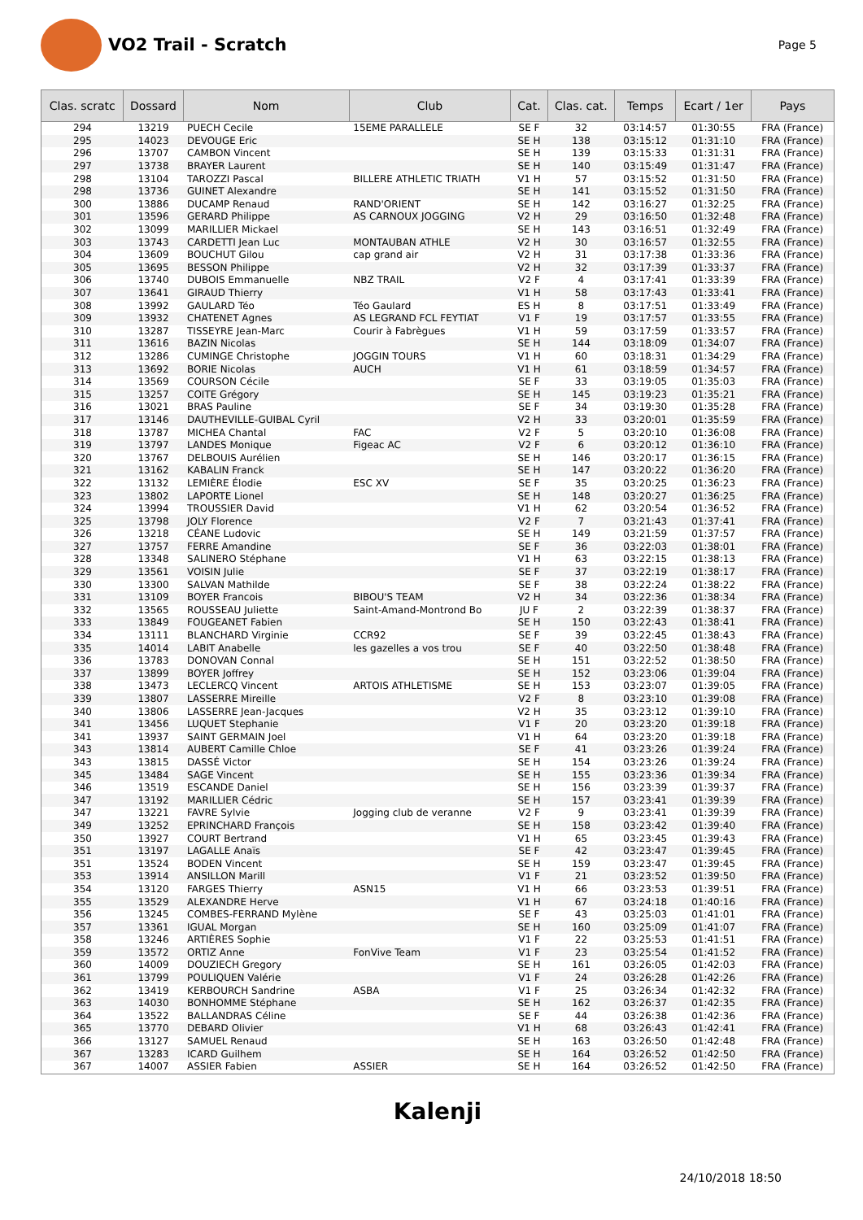VO2 Trail - Scratch
Page 5
| Clas. scratc | Dossard | Nom | Club | Cat. | Clas. cat. | Temps | Ecart / 1er | Pays |
| --- | --- | --- | --- | --- | --- | --- | --- | --- |
| 294 | 13219 | PUECH Cecile | 15EME PARALLELE | SE F | 32 | 03:14:57 | 01:30:55 | FRA (France) |
| 295 | 14023 | DEVOUGE Eric | | SE H | 138 | 03:15:12 | 01:31:10 | FRA (France) |
| 296 | 13707 | CAMBON Vincent | | SE H | 139 | 03:15:33 | 01:31:31 | FRA (France) |
| 297 | 13738 | BRAYER Laurent | | SE H | 140 | 03:15:49 | 01:31:47 | FRA (France) |
| 298 | 13104 | TAROZZI Pascal | BILLERE ATHLETIC TRIATH | V1 H | 57 | 03:15:52 | 01:31:50 | FRA (France) |
| 298 | 13736 | GUINET Alexandre | | SE H | 141 | 03:15:52 | 01:31:50 | FRA (France) |
| 300 | 13886 | DUCAMP Renaud | RAND'ORIENT | SE H | 142 | 03:16:27 | 01:32:25 | FRA (France) |
| 301 | 13596 | GERARD Philippe | AS CARNOUX JOGGING | V2 H | 29 | 03:16:50 | 01:32:48 | FRA (France) |
| 302 | 13099 | MARILLIER Mickael | | SE H | 143 | 03:16:51 | 01:32:49 | FRA (France) |
| 303 | 13743 | CARDETTI Jean Luc | MONTAUBAN ATHLE | V2 H | 30 | 03:16:57 | 01:32:55 | FRA (France) |
| 304 | 13609 | BOUCHUT Gilou | cap grand air | V2 H | 31 | 03:17:38 | 01:33:36 | FRA (France) |
| 305 | 13695 | BESSON Philippe | | V2 H | 32 | 03:17:39 | 01:33:37 | FRA (France) |
| 306 | 13740 | DUBOIS Emmanuelle | NBZ TRAIL | V2 F | 4 | 03:17:41 | 01:33:39 | FRA (France) |
| 307 | 13641 | GIRAUD Thierry | | V1 H | 58 | 03:17:43 | 01:33:41 | FRA (France) |
| 308 | 13992 | GAULARD Téo | Téo Gaulard | ES H | 8 | 03:17:51 | 01:33:49 | FRA (France) |
| 309 | 13932 | CHATENET Agnes | AS LEGRAND FCL FEYTIAT | V1 F | 19 | 03:17:57 | 01:33:55 | FRA (France) |
| 310 | 13287 | TISSEYRE Jean-Marc | Courir à Fabrègues | V1 H | 59 | 03:17:59 | 01:33:57 | FRA (France) |
| 311 | 13616 | BAZIN Nicolas | | SE H | 144 | 03:18:09 | 01:34:07 | FRA (France) |
| 312 | 13286 | CUMINGE Christophe | JOGGIN TOURS | V1 H | 60 | 03:18:31 | 01:34:29 | FRA (France) |
| 313 | 13692 | BORIE Nicolas | AUCH | V1 H | 61 | 03:18:59 | 01:34:57 | FRA (France) |
| 314 | 13569 | COURSON Cécile | | SE F | 33 | 03:19:05 | 01:35:03 | FRA (France) |
| 315 | 13257 | COITE Grégory | | SE H | 145 | 03:19:23 | 01:35:21 | FRA (France) |
| 316 | 13021 | BRAS Pauline | | SE F | 34 | 03:19:30 | 01:35:28 | FRA (France) |
| 317 | 13146 | DAUTHEVILLE-GUIBAL Cyril | | V2 H | 33 | 03:20:01 | 01:35:59 | FRA (France) |
| 318 | 13787 | MICHEA Chantal | FAC | V2 F | 5 | 03:20:10 | 01:36:08 | FRA (France) |
| 319 | 13797 | LANDES Monique | Figeac AC | V2 F | 6 | 03:20:12 | 01:36:10 | FRA (France) |
| 320 | 13767 | DELBOUIS Aurélien | | SE H | 146 | 03:20:17 | 01:36:15 | FRA (France) |
| 321 | 13162 | KABALIN Franck | | SE H | 147 | 03:20:22 | 01:36:20 | FRA (France) |
| 322 | 13132 | LEMIÈRE Élodie | ESC XV | SE F | 35 | 03:20:25 | 01:36:23 | FRA (France) |
| 323 | 13802 | LAPORTE Lionel | | SE H | 148 | 03:20:27 | 01:36:25 | FRA (France) |
| 324 | 13994 | TROUSSIER David | | V1 H | 62 | 03:20:54 | 01:36:52 | FRA (France) |
| 325 | 13798 | JOLY Florence | | V2 F | 7 | 03:21:43 | 01:37:41 | FRA (France) |
| 326 | 13218 | CÉANE Ludovic | | SE H | 149 | 03:21:59 | 01:37:57 | FRA (France) |
| 327 | 13757 | FERRE Amandine | | SE F | 36 | 03:22:03 | 01:38:01 | FRA (France) |
| 328 | 13348 | SALINERO Stéphane | | V1 H | 63 | 03:22:15 | 01:38:13 | FRA (France) |
| 329 | 13561 | VOISIN Julie | | SE F | 37 | 03:22:19 | 01:38:17 | FRA (France) |
| 330 | 13300 | SALVAN Mathilde | | SE F | 38 | 03:22:24 | 01:38:22 | FRA (France) |
| 331 | 13109 | BOYER Francois | BIBOU'S TEAM | V2 H | 34 | 03:22:36 | 01:38:34 | FRA (France) |
| 332 | 13565 | ROUSSEAU Juliette | Saint-Amand-Montrond Bo | JU F | 2 | 03:22:39 | 01:38:37 | FRA (France) |
| 333 | 13849 | FOUGEANET Fabien | | SE H | 150 | 03:22:43 | 01:38:41 | FRA (France) |
| 334 | 13111 | BLANCHARD Virginie | CCR92 | SE F | 39 | 03:22:45 | 01:38:43 | FRA (France) |
| 335 | 14014 | LABIT Anabelle | les gazelles a vos trou | SE F | 40 | 03:22:50 | 01:38:48 | FRA (France) |
| 336 | 13783 | DONOVAN Connal | | SE H | 151 | 03:22:52 | 01:38:50 | FRA (France) |
| 337 | 13899 | BOYER Joffrey | | SE H | 152 | 03:23:06 | 01:39:04 | FRA (France) |
| 338 | 13473 | LECLERCQ Vincent | ARTOIS ATHLETISME | SE H | 153 | 03:23:07 | 01:39:05 | FRA (France) |
| 339 | 13807 | LASSERRE Mireille | | V2 F | 8 | 03:23:10 | 01:39:08 | FRA (France) |
| 340 | 13806 | LASSERRE Jean-Jacques | | V2 H | 35 | 03:23:12 | 01:39:10 | FRA (France) |
| 341 | 13456 | LUQUET Stephanie | | V1 F | 20 | 03:23:20 | 01:39:18 | FRA (France) |
| 341 | 13937 | SAINT GERMAIN Joel | | V1 H | 64 | 03:23:20 | 01:39:18 | FRA (France) |
| 343 | 13814 | AUBERT Camille Chloe | | SE F | 41 | 03:23:26 | 01:39:24 | FRA (France) |
| 343 | 13815 | DASSÉ Victor | | SE H | 154 | 03:23:26 | 01:39:24 | FRA (France) |
| 345 | 13484 | SAGE Vincent | | SE H | 155 | 03:23:36 | 01:39:34 | FRA (France) |
| 346 | 13519 | ESCANDE Daniel | | SE H | 156 | 03:23:39 | 01:39:37 | FRA (France) |
| 347 | 13192 | MARILLIER Cédric | | SE H | 157 | 03:23:41 | 01:39:39 | FRA (France) |
| 347 | 13221 | FAVRE Sylvie | Jogging club de veranne | V2 F | 9 | 03:23:41 | 01:39:39 | FRA (France) |
| 349 | 13252 | EPRINCHARD François | | SE H | 158 | 03:23:42 | 01:39:40 | FRA (France) |
| 350 | 13927 | COURT Bertrand | | V1 H | 65 | 03:23:45 | 01:39:43 | FRA (France) |
| 351 | 13197 | LAGALLE Anaïs | | SE F | 42 | 03:23:47 | 01:39:45 | FRA (France) |
| 351 | 13524 | BODEN Vincent | | SE H | 159 | 03:23:47 | 01:39:45 | FRA (France) |
| 353 | 13914 | ANSILLON Marill | | V1 F | 21 | 03:23:52 | 01:39:50 | FRA (France) |
| 354 | 13120 | FARGES Thierry | ASN15 | V1 H | 66 | 03:23:53 | 01:39:51 | FRA (France) |
| 355 | 13529 | ALEXANDRE Herve | | V1 H | 67 | 03:24:18 | 01:40:16 | FRA (France) |
| 356 | 13245 | COMBES-FERRAND Mylène | | SE F | 43 | 03:25:03 | 01:41:01 | FRA (France) |
| 357 | 13361 | IGUAL Morgan | | SE H | 160 | 03:25:09 | 01:41:07 | FRA (France) |
| 358 | 13246 | ARTIÈRES Sophie | | V1 F | 22 | 03:25:53 | 01:41:51 | FRA (France) |
| 359 | 13572 | ORTIZ Anne | FonVive Team | V1 F | 23 | 03:25:54 | 01:41:52 | FRA (France) |
| 360 | 14009 | DOUZIECH Gregory | | SE H | 161 | 03:26:05 | 01:42:03 | FRA (France) |
| 361 | 13799 | POULIQUEN Valérie | | V1 F | 24 | 03:26:28 | 01:42:26 | FRA (France) |
| 362 | 13419 | KERBOURCH Sandrine | ASBA | V1 F | 25 | 03:26:34 | 01:42:32 | FRA (France) |
| 363 | 14030 | BONHOMME Stéphane | | SE H | 162 | 03:26:37 | 01:42:35 | FRA (France) |
| 364 | 13522 | BALLANDRAS Céline | | SE F | 44 | 03:26:38 | 01:42:36 | FRA (France) |
| 365 | 13770 | DEBARD Olivier | | V1 H | 68 | 03:26:43 | 01:42:41 | FRA (France) |
| 366 | 13127 | SAMUEL Renaud | | SE H | 163 | 03:26:50 | 01:42:48 | FRA (France) |
| 367 | 13283 | ICARD Guilhem | | SE H | 164 | 03:26:52 | 01:42:50 | FRA (France) |
| 367 | 14007 | ASSIER Fabien | ASSIER | SE H | 164 | 03:26:52 | 01:42:50 | FRA (France) |
Kalenji
24/10/2018 18:50